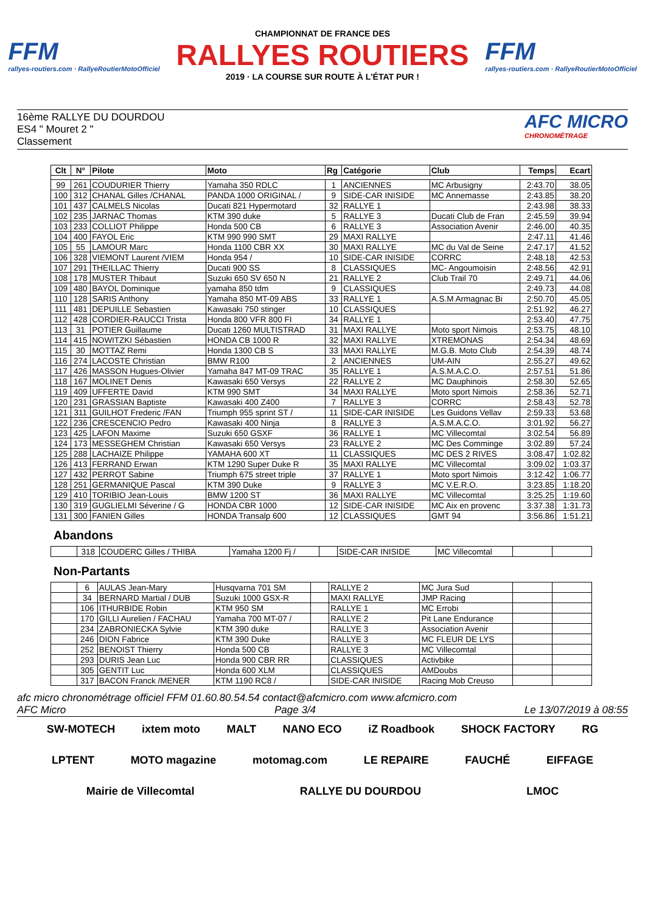FFM
rallyes-routiers.com · RallyeRoutierMotoOfficiel
CHAMPIONNAT DE FRANCE DES
RALLYES ROUTIERS
2019 · LA COURSE SUR ROUTE À L'ÉTAT PUR !
FFM
rallyes-routiers.com · RallyeRoutierMotoOfficiel
16ème RALLYE DU DOURDOU
ES4 " Mouret 2 "
Classement
AFC MICRO
CHRONOMÉTRAGE
| Clt | N° | Pilote | Moto | Rg | Catégorie | Club | Temps | Ecart |
| --- | --- | --- | --- | --- | --- | --- | --- | --- |
| 99 | 261 | COUDURIER Thierry | Yamaha 350 RDLC | 1 | ANCIENNES | MC Arbusigny | 2:43.70 | 38.05 |
| 100 | 312 | CHANAL Gilles /CHANAL | PANDA 1000 ORIGINAL / | 9 | SIDE-CAR INISIDE | MC Annemasse | 2:43.85 | 38.20 |
| 101 | 437 | CALMELS Nicolas | Ducati 821 Hypermotard | 32 | RALLYE 1 | | 2:43.98 | 38.33 |
| 102 | 235 | JARNAC Thomas | KTM 390 duke | 5 | RALLYE 3 | Ducati Club de Fran | 2:45.59 | 39.94 |
| 103 | 233 | COLLIOT Philippe | Honda 500 CB | 6 | RALLYE 3 | Association Avenir | 2:46.00 | 40.35 |
| 104 | 400 | FAYOL Eric | KTM 990 990 SMT | 29 | MAXI RALLYE | | 2:47.11 | 41.46 |
| 105 | 55 | LAMOUR Marc | Honda 1100 CBR XX | 30 | MAXI RALLYE | MC du Val de Seine | 2:47.17 | 41.52 |
| 106 | 328 | VIEMONT Laurent /VIEM | Honda 954 / | 10 | SIDE-CAR INISIDE | CORRC | 2:48.18 | 42.53 |
| 107 | 291 | THEILLAC Thierry | Ducati 900 SS | 8 | CLASSIQUES | MC- Angoumoisin | 2:48.56 | 42.91 |
| 108 | 178 | MUSTER Thibaut | Suzuki 650 SV 650 N | 21 | RALLYE 2 | Club Trail 70 | 2:49.71 | 44.06 |
| 109 | 480 | BAYOL Dominique | yamaha 850 tdm | 9 | CLASSIQUES | | 2:49.73 | 44.08 |
| 110 | 128 | SARIS Anthony | Yamaha 850 MT-09 ABS | 33 | RALLYE 1 | A.S.M Armagnac Bi | 2:50.70 | 45.05 |
| 111 | 481 | DEPUILLE Sebastien | Kawasaki 750 stinger | 10 | CLASSIQUES | | 2:51.92 | 46.27 |
| 112 | 428 | CORDIER-RAUCCI Trista | Honda 800 VFR 800 FI | 34 | RALLYE 1 | | 2:53.40 | 47.75 |
| 113 | 31 | POTIER Guillaume | Ducati 1260 MULTISTRAD | 31 | MAXI RALLYE | Moto sport Nimois | 2:53.75 | 48.10 |
| 114 | 415 | NOWITZKI Sébastien | HONDA CB 1000 R | 32 | MAXI RALLYE | XTREMONAS | 2:54.34 | 48.69 |
| 115 | 30 | MOTTAZ Remi | Honda 1300 CB S | 33 | MAXI RALLYE | M.G.B. Moto Club | 2:54.39 | 48.74 |
| 116 | 274 | LACOSTE Christian | BMW R100 | 2 | ANCIENNES | UM-AIN | 2:55.27 | 49.62 |
| 117 | 426 | MASSON Hugues-Olivier | Yamaha 847 MT-09 TRAC | 35 | RALLYE 1 | A.S.M.A.C.O. | 2:57.51 | 51.86 |
| 118 | 167 | MOLINET Denis | Kawasaki 650 Versys | 22 | RALLYE 2 | MC Dauphinois | 2:58.30 | 52.65 |
| 119 | 409 | UFFERTE David | KTM 990 SMT | 34 | MAXI RALLYE | Moto sport Nimois | 2:58.36 | 52.71 |
| 120 | 231 | GRASSIAN Baptiste | Kawasaki 400 Z400 | 7 | RALLYE 3 | CORRC | 2:58.43 | 52.78 |
| 121 | 311 | GUILHOT Frederic /FAN | Triumph 955 sprint ST / | 11 | SIDE-CAR INISIDE | Les Guidons Vellav | 2:59.33 | 53.68 |
| 122 | 236 | CRESCENCIO Pedro | Kawasaki 400 Ninja | 8 | RALLYE 3 | A.S.M.A.C.O. | 3:01.92 | 56.27 |
| 123 | 425 | LAFON Maxime | Suzuki 650 GSXF | 36 | RALLYE 1 | MC Villecomtal | 3:02.54 | 56.89 |
| 124 | 173 | MESSEGHEM Christian | Kawasaki 650 Versys | 23 | RALLYE 2 | MC Des Comminge | 3:02.89 | 57.24 |
| 125 | 288 | LACHAIZE Philippe | YAMAHA 600 XT | 11 | CLASSIQUES | MC DES 2 RIVES | 3:08.47 | 1:02.82 |
| 126 | 413 | FERRAND Erwan | KTM 1290 Super Duke R | 35 | MAXI RALLYE | MC Villecomtal | 3:09.02 | 1:03.37 |
| 127 | 432 | PERROT Sabine | Triumph 675 street triple | 37 | RALLYE 1 | Moto sport Nimois | 3:12.42 | 1:06.77 |
| 128 | 251 | GERMANIQUE Pascal | KTM 390 Duke | 9 | RALLYE 3 | MC V.E.R.O. | 3:23.85 | 1:18.20 |
| 129 | 410 | TORIBIO Jean-Louis | BMW 1200 ST | 36 | MAXI RALLYE | MC Villecomtal | 3:25.25 | 1:19.60 |
| 130 | 319 | GUGLIELMI Séverine / G | HONDA CBR 1000 | 12 | SIDE-CAR INISIDE | MC Aix en provenc | 3:37.38 | 1:31.73 |
| 131 | 300 | FANIEN Gilles | HONDA Transalp 600 | 12 | CLASSIQUES | GMT 94 | 3:56.86 | 1:51.21 |
Abandons
| | 318 | COUDERC Gilles / THIBA | Yamaha 1200 Fj / | | SIDE-CAR INISIDE | MC Villecomtal | | |
Non-Partants
| | 6 | AULAS Jean-Mary | Husqvarna 701 SM | | RALLYE 2 | MC Jura Sud | | |
| | 34 | BERNARD Martial / DUB | Suzuki 1000 GSX-R | | MAXI RALLYE | JMP Racing | | |
| | 106 | ITHURBIDE Robin | KTM 950 SM | | RALLYE 1 | MC Errobi | | |
| | 170 | GILLI Aurelien / FACHAU | Yamaha 700 MT-07 / | | RALLYE 2 | Pit Lane Endurance | | |
| | 234 | ZABRONIECKA Sylvie | KTM 390 duke | | RALLYE 3 | Association Avenir | | |
| | 246 | DION Fabrice | KTM 390 Duke | | RALLYE 3 | MC FLEUR DE LYS | | |
| | 252 | BENOIST Thierry | Honda 500 CB | | RALLYE 3 | MC Villecomtal | | |
| | 293 | DURIS Jean Luc | Honda 900 CBR RR | | CLASSIQUES | Activbike | | |
| | 305 | GENTIT Luc | Honda 600 XLM | | CLASSIQUES | AMDoubs | | |
| | 317 | BACON Franck /MENER | KTM 1190 RC8 / | | SIDE-CAR INISIDE | Racing Mob Creuso | | |
afc micro chronométrage officiel FFM 01.60.80.54.54 contact@afcmicro.com www.afcmicro.com
AFC Micro Page 3/4 Le 13/07/2019 à 08:55
SW-MOTECH ixtem moto MALT NANO ECO iZ Roadbook SHOCK FACTORY RG LPTENT MOTO magazine motomag.com LE REPAIRE FAUCHÉ EIFFAGE Mairie de Villecomtal RALLYE DU DOURDOU LMOC